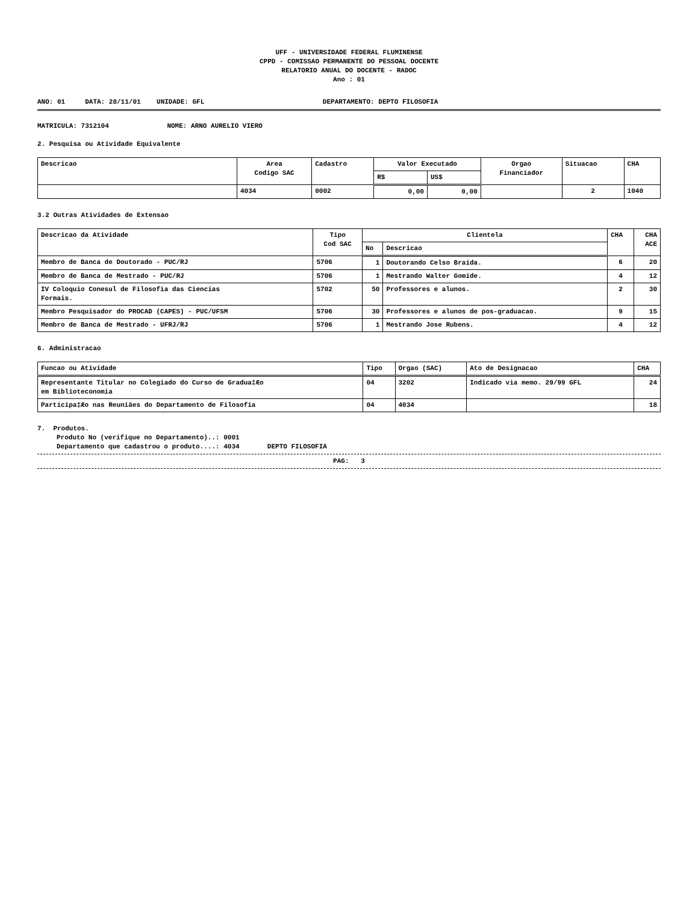UFF - UNIVERSIDADE FEDERAL FLUMINENSE
CPPD - COMISSAO PERMANENTE DO PESSOAL DOCENTE
RELATORIO ANUAL DO DOCENTE - RADOC
Ano : 01
ANO: 01 DATA: 28/11/01 UNIDADE: GFL DEPARTAMENTO: DEPTO FILOSOFIA
MATRICULA: 7312104 NOME: ARNO AURELIO VIERO
2. Pesquisa ou Atividade Equivalente
| Descricao | Area Codigo SAC | Cadastro | Valor Executado | | Orgao Financiador | Situacao | CHA |
| --- | --- | --- | --- | --- | --- | --- | --- |
| | | | R$ | US$ | | | |
| | 4034 | 0002 | 0,00 | 0,00 | | 2 | 1040 |
3.2 Outras Atividades de Extensao
| Descricao da Atividade | Tipo Cod SAC | Clientela | | CHA | CHA ACE |
| --- | --- | --- | --- | --- | --- |
| | | No | Descricao | | |
| Membro de Banca de Doutorado - PUC/RJ | 5706 | 1 | Doutorando Celso Braida. | 6 | 20 |
| Membro de Banca de Mestrado - PUC/RJ | 5706 | 1 | Mestrando Walter Gomide. | 4 | 12 |
| IV Coloquio Conesul de Filosofia das Ciencias Formais. | 5702 | 50 | Professores e alunos. | 2 | 30 |
| Membro Pesquisador do PROCAD (CAPES) - PUC/UFSM | 5706 | 30 | Professores e alunos de pos-graduacao. | 9 | 15 |
| Membro de Banca de Mestrado - UFRJ/RJ | 5706 | 1 | Mestrando Jose Rubens. | 4 | 12 |
6. Administracao
| Funcao ou Atividade | Tipo | Orgao (SAC) | Ato de Designacao | CHA |
| --- | --- | --- | --- | --- |
| Representante Titular no Colegiado do Curso de Gradua‡Æo em Biblioteconomia | 04 | 3202 | Indicado via memo. 29/99 GFL | 24 |
| Participa‡Æo nas Reuniäes do Departamento de Filosofia | 04 | 4034 | | 18 |
7. Produtos.
Produto No (verifique no Departamento)..: 0001
Departamento que cadastrou o produto....: 4034 DEPTO FILOSOFIA
PAG: 3